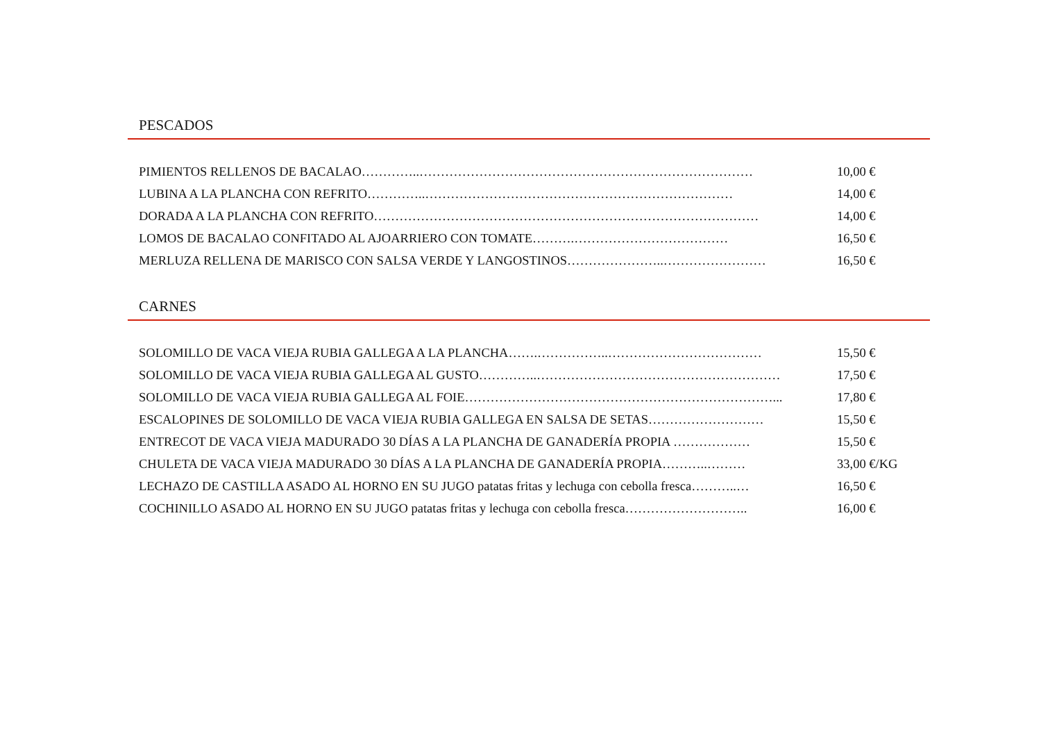PESCADOS
PIMIENTOS RELLENOS DE BACALAO…………..…………………………………………………………………… 10,00 €
LUBINA A LA PLANCHA CON REFRITO…………..……………………………………………………………… 14,00 €
DORADA A LA PLANCHA CON REFRITO……………………………………………………………………………… 14,00 €
LOMOS DE BACALAO CONFITADO AL AJOARRIERO CON TOMATE……….……………………………… 16,50 €
MERLUZA RELLENA DE MARISCO CON SALSA VERDE Y LANGOSTINOS…………………..…………………… 16,50 €
CARNES
SOLOMILLO DE VACA VIEJA RUBIA GALLEGA A LA PLANCHA…….……………..……………………………… 15,50 €
SOLOMILLO DE VACA VIEJA RUBIA GALLEGA AL GUSTO…………..………………………………………………… 17,50 €
SOLOMILLO DE VACA VIEJA RUBIA GALLEGA AL FOIE………………………………………………………………... 17,80 €
ESCALOPINES DE SOLOMILLO DE VACA VIEJA RUBIA GALLEGA EN SALSA DE SETAS……………………… 15,50 €
ENTRECOT DE VACA VIEJA MADURADO 30 DÍAS A LA PLANCHA DE GANADERÍA PROPIA ……………… 15,50 €
CHULETA DE VACA VIEJA MADURADO 30 DÍAS A LA PLANCHA DE GANADERÍA PROPIA………..……… 33,00 €/KG
LECHAZO DE CASTILLA ASADO AL HORNO EN SU JUGO patatas fritas y lechuga con cebolla fresca………..… 16,50 €
COCHINILLO ASADO AL HORNO EN SU JUGO patatas fritas y lechuga con cebolla fresca……………………….. 16,00 €